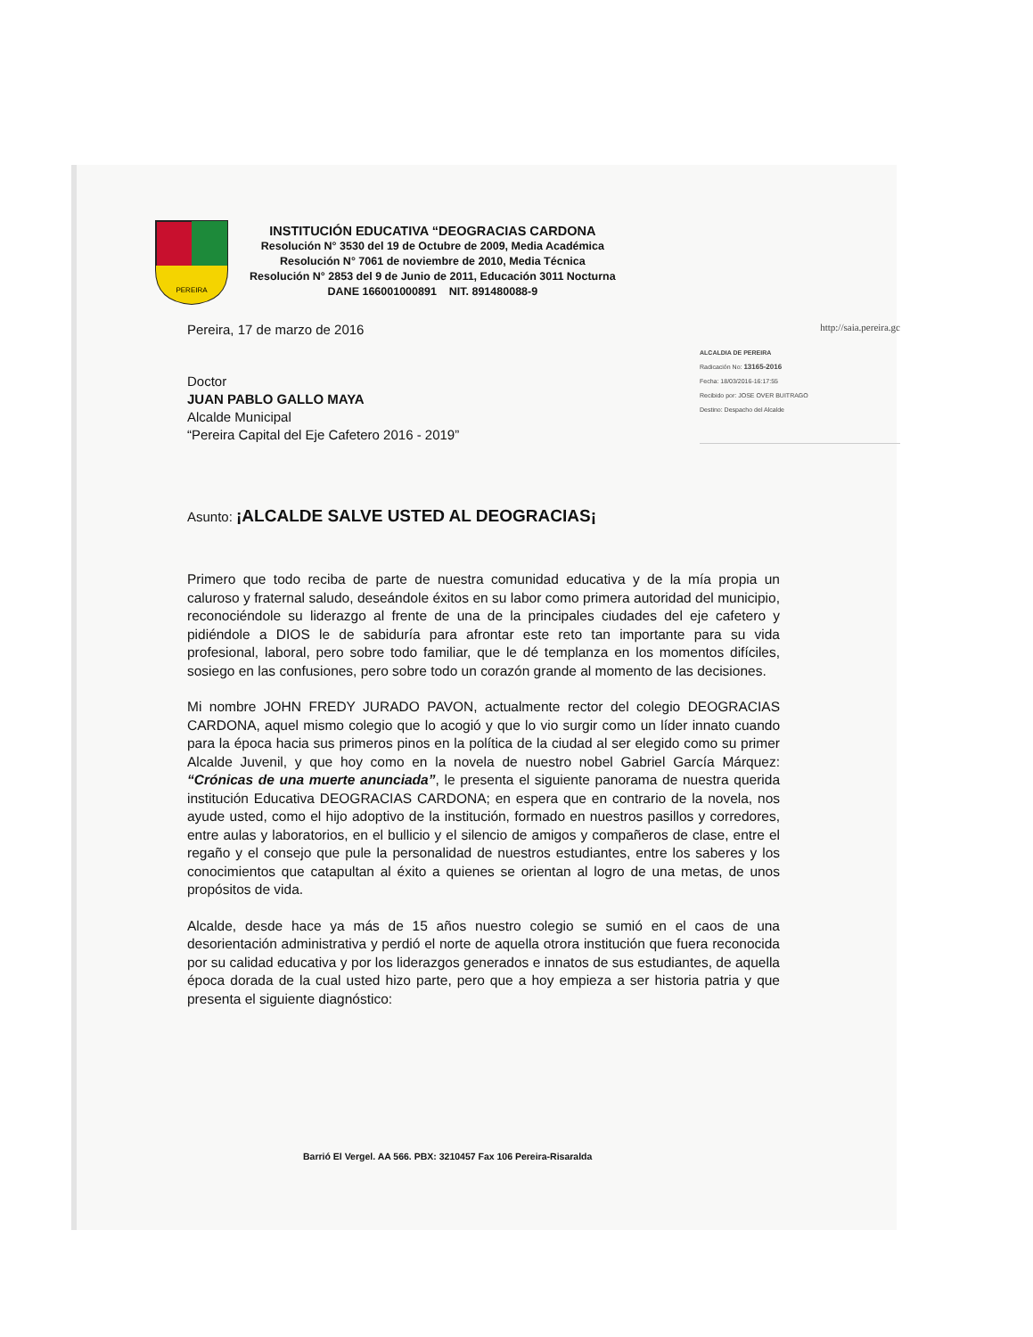PEREIRA
INSTITUCIÓN EDUCATIVA “DEOGRACIAS CARDONA
Resolución N° 3530 del 19 de Octubre de 2009, Media Académica
Resolución N° 7061 de noviembre de 2010, Media Técnica
Resolución N° 2853 del 9 de Junio de 2011, Educación 3011 Nocturna
DANE 166001000891 NIT. 891480088-9
Pereira, 17 de marzo de 2016 http://saia.pereira.gc
Doctor
JUAN PABLO GALLO MAYA
Alcalde Municipal
“Pereira Capital del Eje Cafetero 2016 - 2019”
ALCALDIA DE PEREIRA
Radicación No: 13165-2016
Fecha: 18/03/2016-16:17:55
Recibido por: JOSE OVER BUITRAGO
Destino: Despacho del Alcalde
Asunto: ¡ALCALDE SALVE USTED AL DEOGRACIAS¡
Primero que todo reciba de parte de nuestra comunidad educativa y de la mía propia un caluroso y fraternal saludo, deseándole éxitos en su labor como primera autoridad del municipio, reconociéndole su liderazgo al frente de una de la principales ciudades del eje cafetero y pidiéndole a DIOS le de sabiduría para afrontar este reto tan importante para su vida profesional, laboral, pero sobre todo familiar, que le dé templanza en los momentos difíciles, sosiego en las confusiones, pero sobre todo un corazón grande al momento de las decisiones.
Mi nombre JOHN FREDY JURADO PAVON, actualmente rector del colegio DEOGRACIAS CARDONA, aquel mismo colegio que lo acogió y que lo vio surgir como un líder innato cuando para la época hacia sus primeros pinos en la política de la ciudad al ser elegido como su primer Alcalde Juvenil, y que hoy como en la novela de nuestro nobel Gabriel García Márquez: “Crónicas de una muerte anunciada”, le presenta el siguiente panorama de nuestra querida institución Educativa DEOGRACIAS CARDONA; en espera que en contrario de la novela, nos ayude usted, como el hijo adoptivo de la institución, formado en nuestros pasillos y corredores, entre aulas y laboratorios, en el bullicio y el silencio de amigos y compañeros de clase, entre el regaño y el consejo que pule la personalidad de nuestros estudiantes, entre los saberes y los conocimientos que catapultan al éxito a quienes se orientan al logro de una metas, de unos propósitos de vida.
Alcalde, desde hace ya más de 15 años nuestro colegio se sumió en el caos de una desorientación administrativa y perdió el norte de aquella otrora institución que fuera reconocida por su calidad educativa y por los liderazgos generados e innatos de sus estudiantes, de aquella época dorada de la cual usted hizo parte, pero que a hoy empieza a ser historia patria y que presenta el siguiente diagnóstico:
Barrió El Vergel. AA 566. PBX: 3210457 Fax 106 Pereira-Risaralda